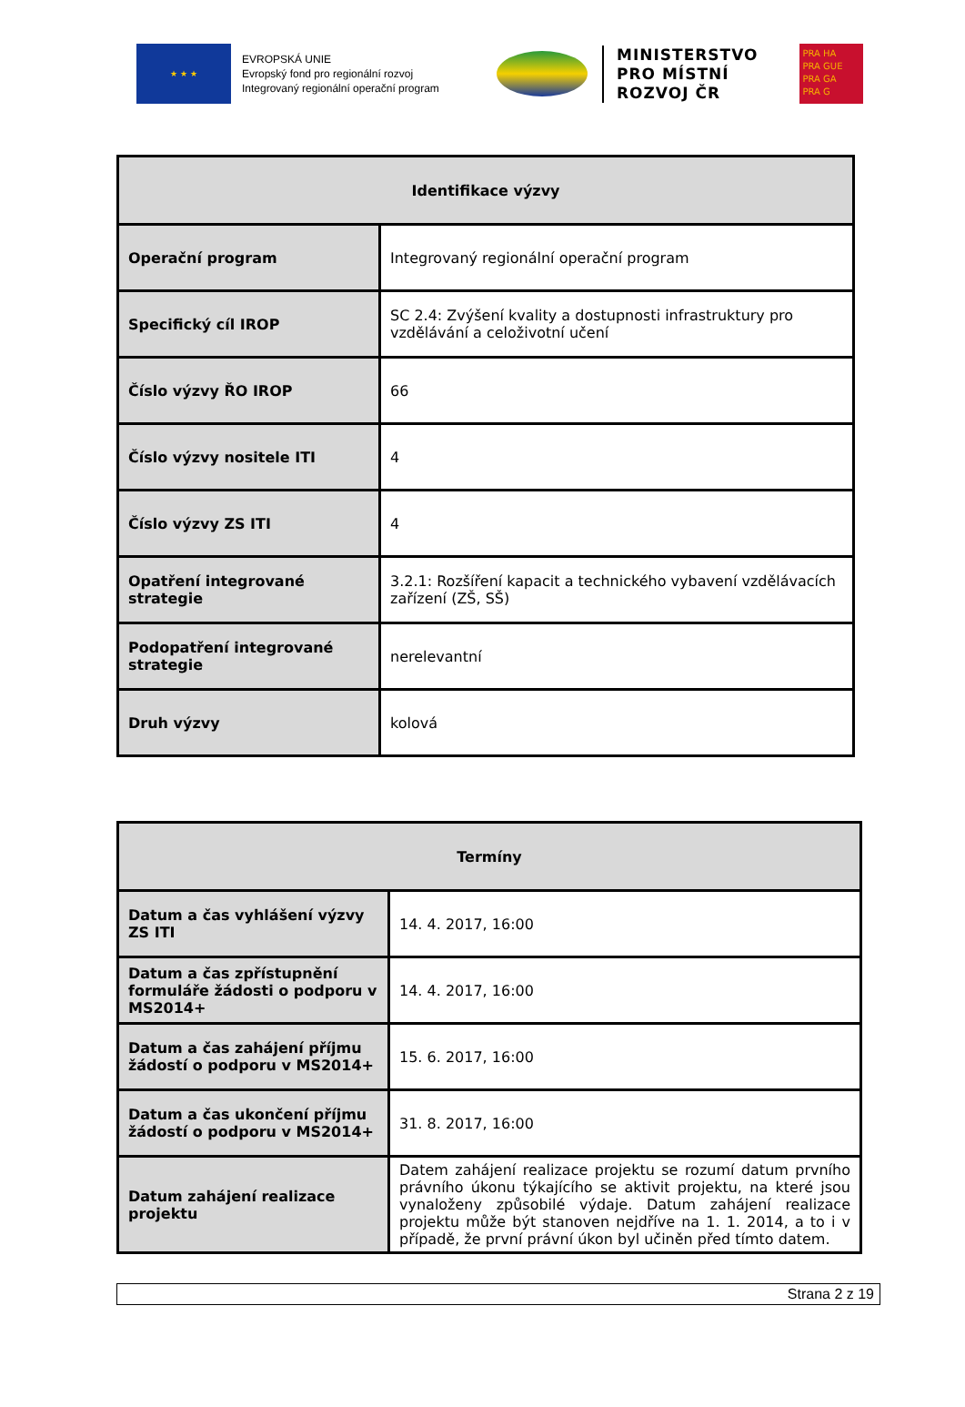★ ★ ★
EVROPSKÁ UNIE
Evropský fond pro regionální rozvoj
Integrovaný regionální operační program
MINISTERSTVO
PRO MÍSTNÍ
ROZVOJ ČR
PRA HA
PRA GUE
PRA GA
PRA G
| Identifikace výzvy | |
| --- | --- |
| Operační program | Integrovaný regionální operační program |
| Specifický cíl IROP | SC 2.4: Zvýšení kvality a dostupnosti infrastruktury pro vzdělávání a celoživotní učení |
| Číslo výzvy ŘO IROP | 66 |
| Číslo výzvy nositele ITI | 4 |
| Číslo výzvy ZS ITI | 4 |
| Opatření integrované strategie | 3.2.1: Rozšíření kapacit a technického vybavení vzdělávacích zařízení (ZŠ, SŠ) |
| Podopatření integrované strategie | nerelevantní |
| Druh výzvy | kolová |
| Termíny | |
| --- | --- |
| Datum a čas vyhlášení výzvy ZS ITI | 14. 4. 2017, 16:00 |
| Datum a čas zpřístupnění formuláře žádosti o podporu v MS2014+ | 14. 4. 2017, 16:00 |
| Datum a čas zahájení příjmu žádostí o podporu v MS2014+ | 15. 6. 2017, 16:00 |
| Datum a čas ukončení příjmu žádostí o podporu v MS2014+ | 31. 8. 2017, 16:00 |
| Datum zahájení realizace projektu | Datem zahájení realizace projektu se rozumí datum prvního právního úkonu týkajícího se aktivit projektu, na které jsou vynaloženy způsobilé výdaje. Datum zahájení realizace projektu může být stanoven nejdříve na 1. 1. 2014, a to i v případě, že první právní úkon byl učiněn před tímto datem. |
Strana 2 z 19